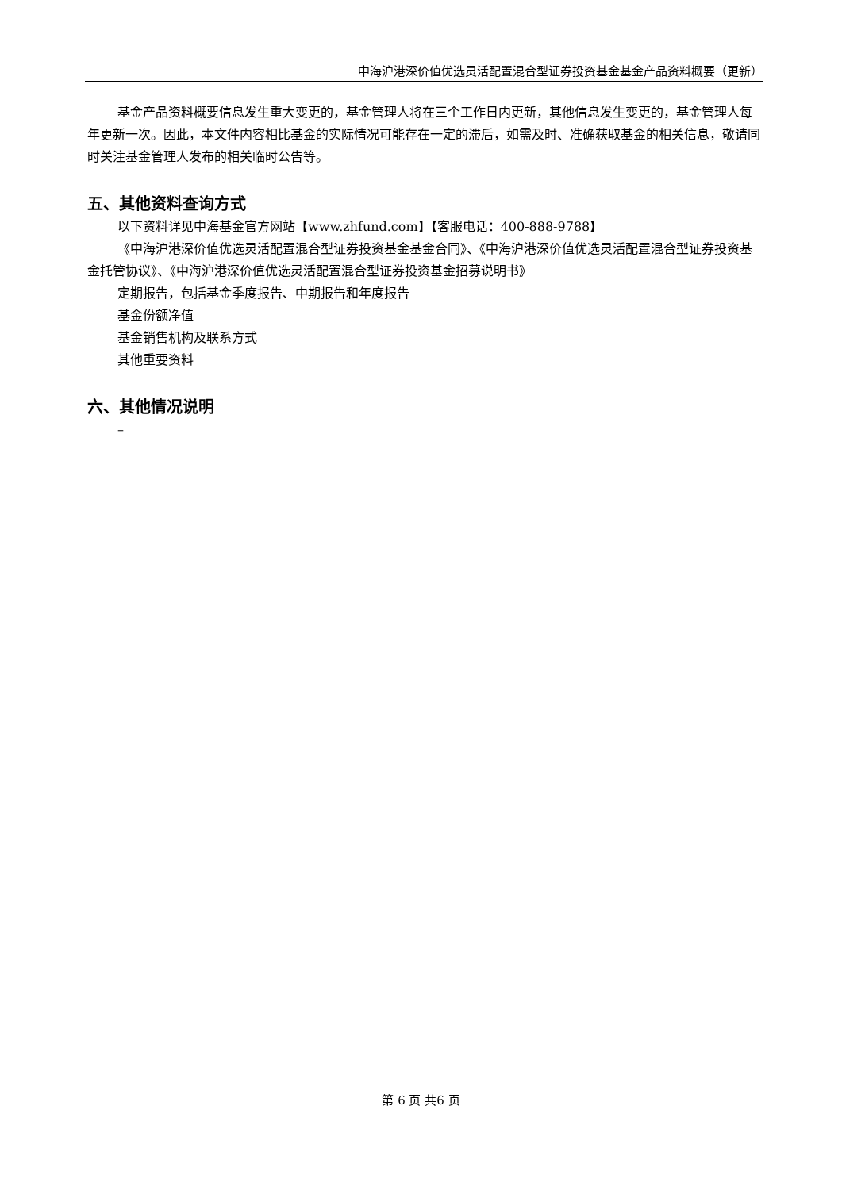中海沪港深价值优选灵活配置混合型证券投资基金基金产品资料概要（更新）
基金产品资料概要信息发生重大变更的，基金管理人将在三个工作日内更新，其他信息发生变更的，基金管理人每年更新一次。因此，本文件内容相比基金的实际情况可能存在一定的滞后，如需及时、准确获取基金的相关信息，敬请同时关注基金管理人发布的相关临时公告等。
五、其他资料查询方式
以下资料详见中海基金官方网站【www.zhfund.com】【客服电话：400-888-9788】
《中海沪港深价值优选灵活配置混合型证券投资基金基金合同》、《中海沪港深价值优选灵活配置混合型证券投资基金托管协议》、《中海沪港深价值优选灵活配置混合型证券投资基金招募说明书》
定期报告，包括基金季度报告、中期报告和年度报告
基金份额净值
基金销售机构及联系方式
其他重要资料
六、其他情况说明
–
第 6 页 共6 页